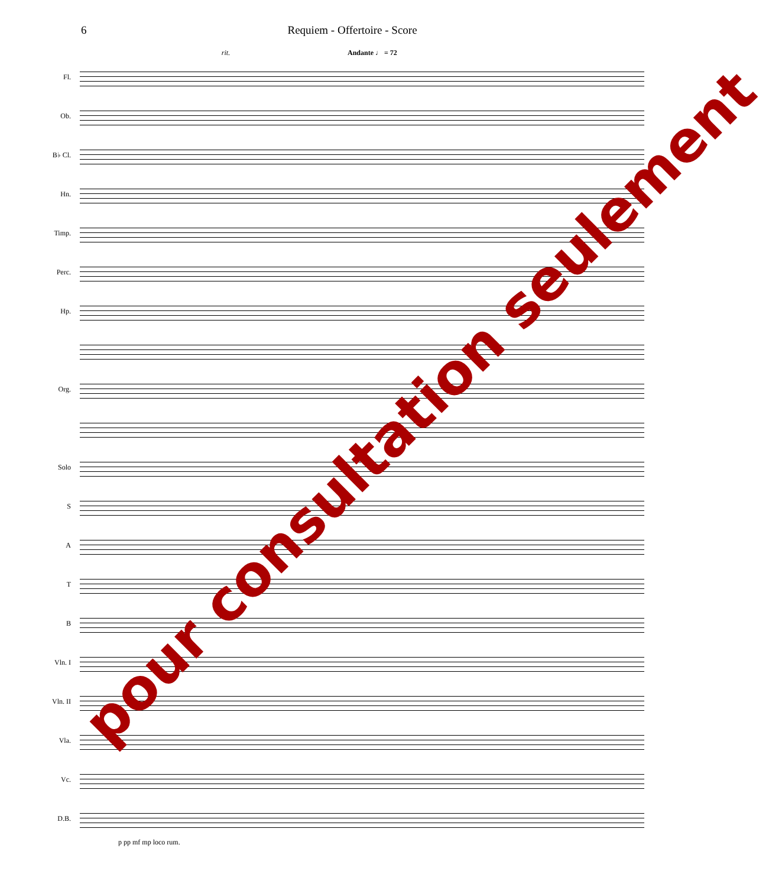6 Requiem - Offertoire - Score
Andante ♩ = 72 rit.
Fl.
Ob.
B♭ Cl.
Hn.
Timp.
Perc.
Hp.
Org.
Solo
S
A
T
B
Vln. I
Vln. II
Vla.
Vc.
D.B.
p pp mf mp loco rum.
pour consultation seulement